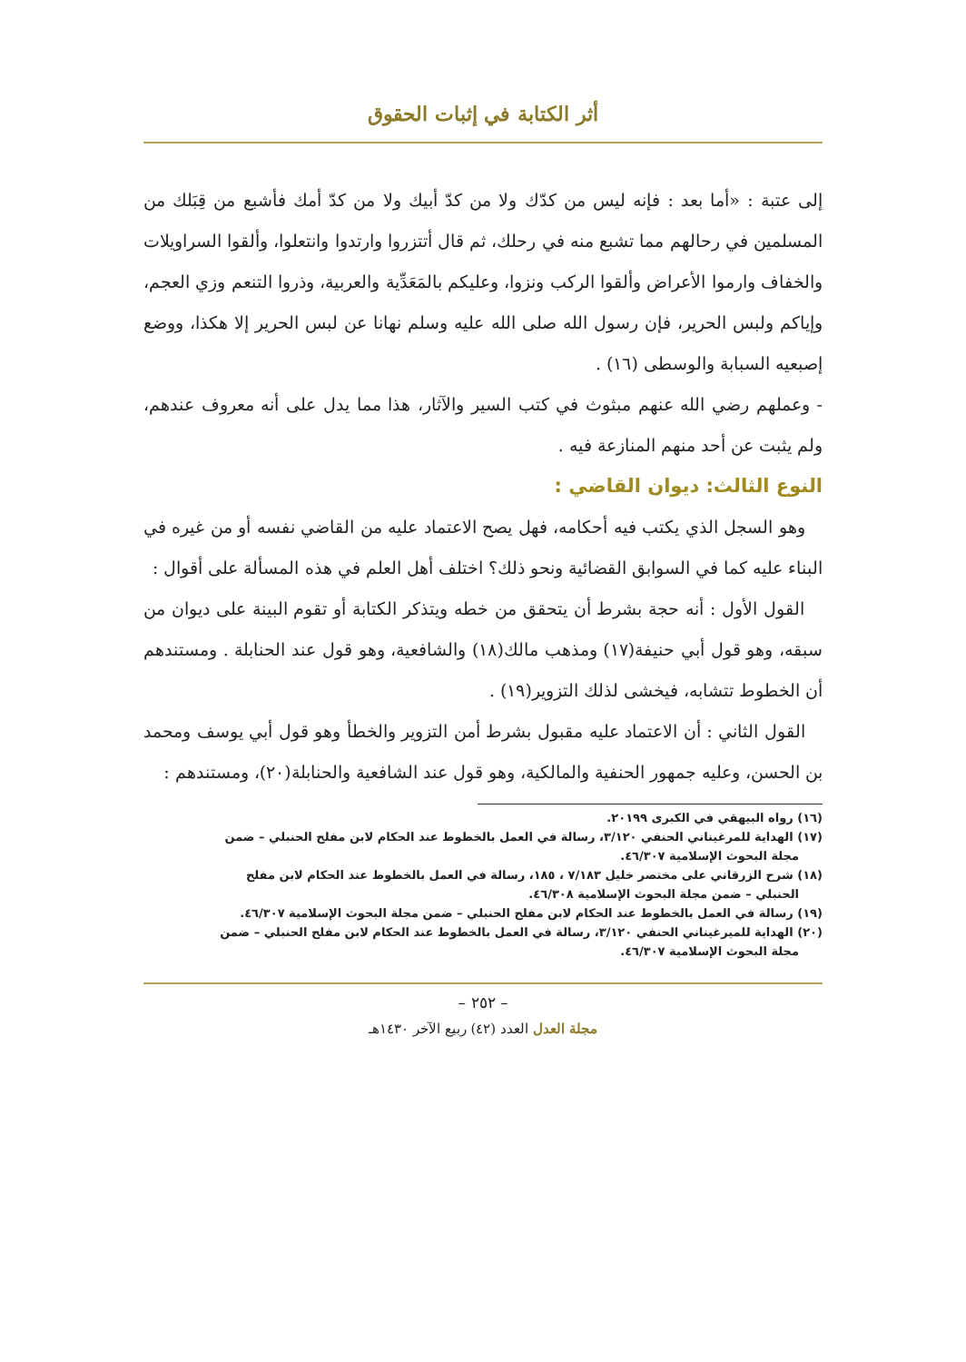أثر الكتابة في إثبات الحقوق
إلى عتبة : «أما بعد : فإنه ليس من كدّك ولا من كدّ أبيك ولا من كدّ أمك فأشبع من قِبَلك من المسلمين في رحالهم مما تشبع منه في رحلك، ثم قال أتتزروا وارتدوا وانتعلوا، وألقوا السراويلات والخفاف وارموا الأعراض وألقوا الركب ونزوا، وعليكم بالمَعَدِّية والعربية، وذروا التنعم وزي العجم، وإياكم ولبس الحرير، فإن رسول الله صلى الله عليه وسلم نهانا عن لبس الحرير إلا هكذا، ووضع إصبعيه السبابة والوسطى (١٦) .
- وعملهم رضي الله عنهم مبثوث في كتب السير والآثار، هذا مما يدل على أنه معروف عندهم، ولم يثبت عن أحد منهم المنازعة فيه .
النوع الثالث: ديوان القاضي :
وهو السجل الذي يكتب فيه أحكامه، فهل يصح الاعتماد عليه من القاضي نفسه أو من غيره في البناء عليه كما في السوابق القضائية ونحو ذلك؟ اختلف أهل العلم في هذه المسألة على أقوال :
القول الأول : أنه حجة بشرط أن يتحقق من خطه ويتذكر الكتابة أو تقوم البينة على ديوان من سبقه، وهو قول أبي حنيفة(١٧) ومذهب مالك(١٨) والشافعية، وهو قول عند الحنابلة . ومستندهم أن الخطوط تتشابه، فيخشى لذلك التزوير(١٩) .
القول الثاني : أن الاعتماد عليه مقبول بشرط أمن التزوير والخطأ وهو قول أبي يوسف ومحمد بن الحسن، وعليه جمهور الحنفية والمالكية، وهو قول عند الشافعية والحنابلة(٢٠)، ومستندهم :
(١٦) رواه البيهقي في الكبرى ٢٠١٩٩.
(١٧) الهداية للمرغيناني الحنفي ٣/١٢٠، رسالة في العمل بالخطوط عند الحكام لابن مفلح الحنبلي – ضمن
مجلة البحوث الإسلامية ٤٦/٣٠٧.
(١٨) شرح الزرقاني على مختصر خليل ٧/١٨٣ ، ١٨٥، رسالة في العمل بالخطوط عند الحكام لابن مفلح
الحنبلي – ضمن مجلة البحوث الإسلامية ٤٦/٣٠٨.
(١٩) رسالة في العمل بالخطوط عند الحكام لابن مفلح الحنبلي – ضمن مجلة البحوث الإسلامية ٤٦/٣٠٧.
(٢٠) الهداية للميرغيناني الحنفي ٣/١٢٠، رسالة في العمل بالخطوط عند الحكام لابن مفلح الحنبلي – ضمن
مجلة البحوث الإسلامية ٤٦/٣٠٧.
– ٢٥٢ –
مجلة العدل العدد (٤٢) ربيع الآخر ١٤٣٠هـ